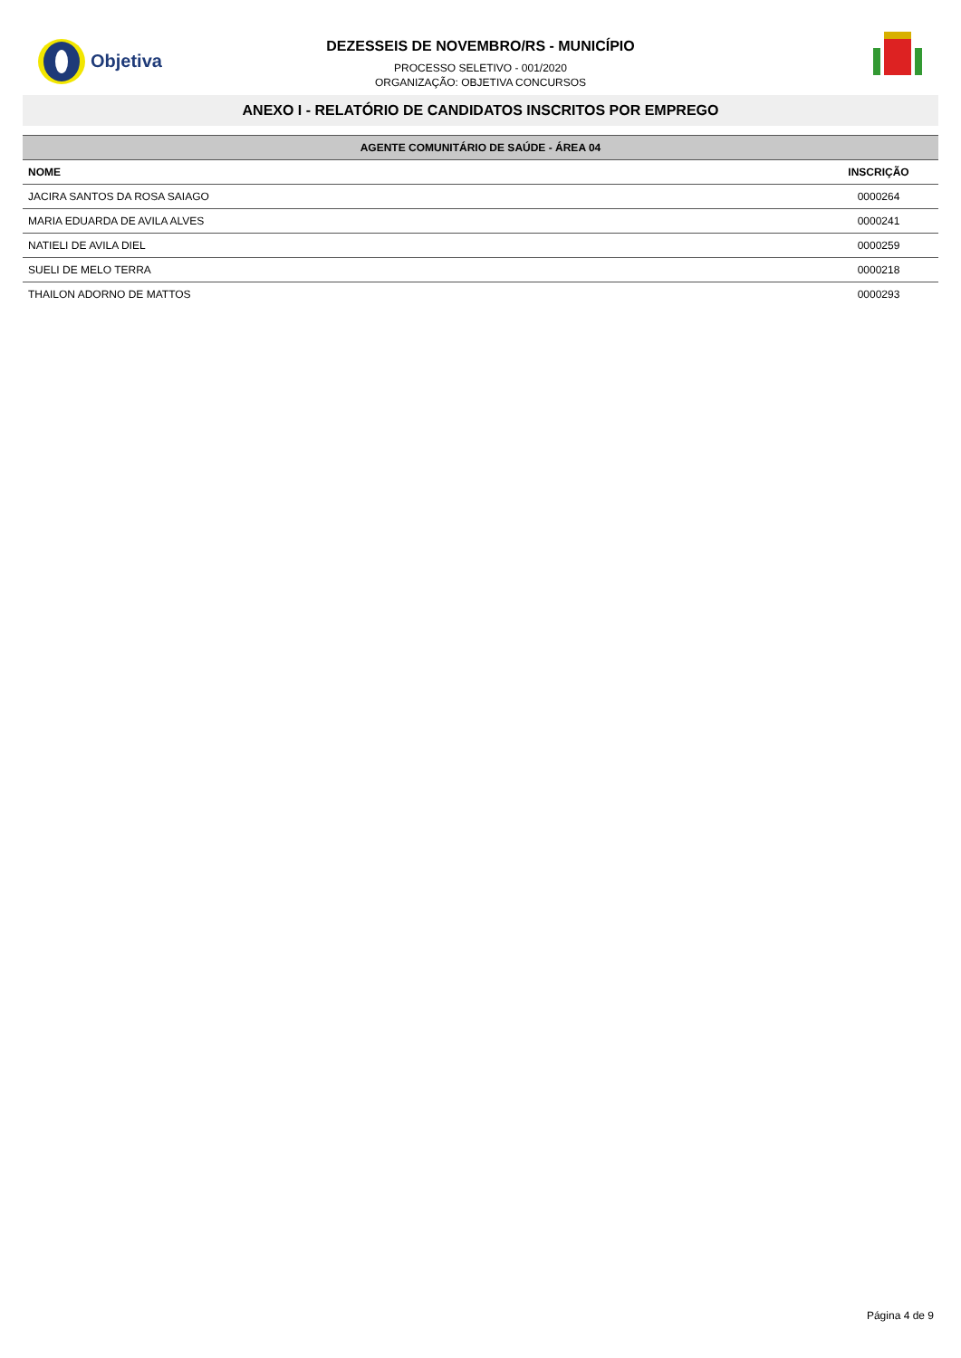Objetiva
DEZESSEIS DE NOVEMBRO/RS - MUNICÍPIO
PROCESSO SELETIVO - 001/2020
ORGANIZAÇÃO: OBJETIVA CONCURSOS
ANEXO I - RELATÓRIO DE CANDIDATOS INSCRITOS POR EMPREGO
| AGENTE COMUNITÁRIO DE SAÚDE - ÁREA 04 | |
| --- | --- |
| NOME | INSCRIÇÃO |
| JACIRA SANTOS DA ROSA SAIAGO | 0000264 |
| MARIA EDUARDA DE AVILA ALVES | 0000241 |
| NATIELI DE AVILA DIEL | 0000259 |
| SUELI DE MELO TERRA | 0000218 |
| THAILON ADORNO DE MATTOS | 0000293 |
Página 4 de 9